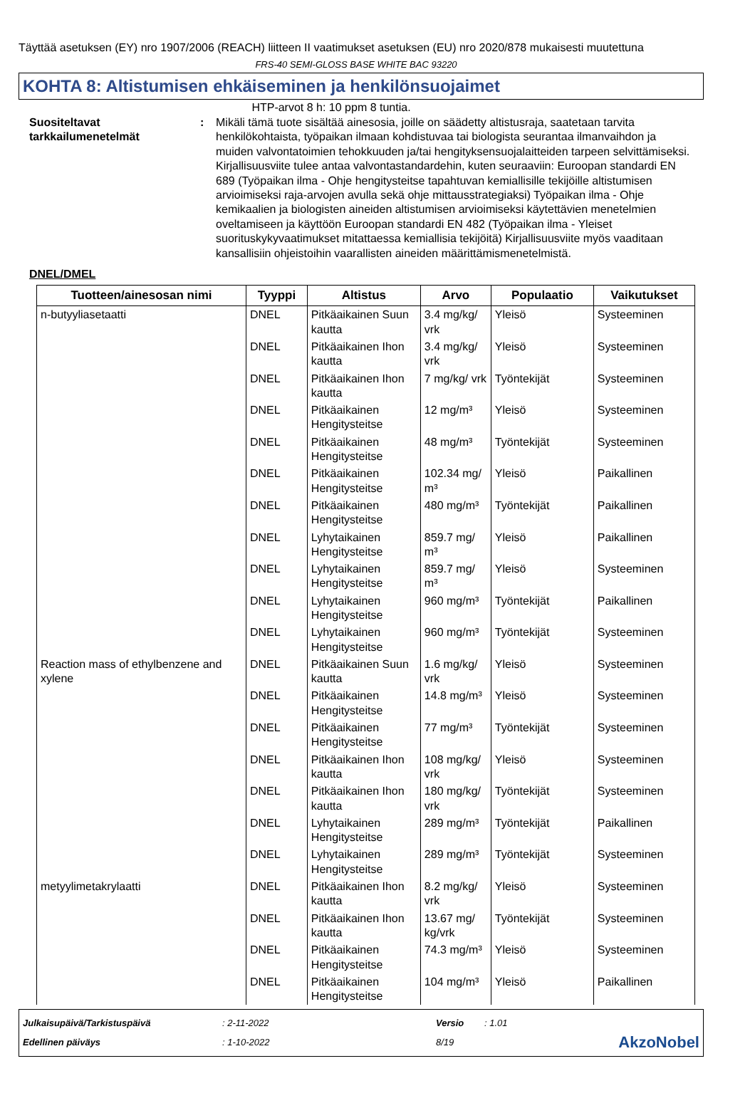Täyttää asetuksen (EY) nro 1907/2006 (REACH) liitteen II vaatimukset asetuksen (EU) nro 2020/878 mukaisesti muutettuna
FRS-40 SEMI-GLOSS BASE WHITE BAC 93220
KOHTA 8: Altistumisen ehkäiseminen ja henkilönsuojaimet
HTP-arvot 8 h: 10 ppm 8 tuntia.
Suositeltavat tarkkailumenetelmät
: Mikäli tämä tuote sisältää ainesosia, joille on säädetty altistusraja, saatetaan tarvita henkilökohtaista, työpaikan ilmaan kohdistuvaa tai biologista seurantaa ilmanvaihdon ja muiden valvontatoimien tehokkuuden ja/tai hengityksensuojalaitteiden tarpeen selvittämiseksi. Kirjallisuusviite tulee antaa valvontastandardehin, kuten seuraaviin: Euroopan standardi EN 689 (Työpaikan ilma - Ohje hengitysteitse tapahtuvan kemiallisille tekijöille altistumisen arvioimiseksi raja-arvojen avulla sekä ohje mittausstrategiaksi) Työpaikan ilma - Ohje kemikaalien ja biologisten aineiden altistumisen arvioimiseksi käytettävien menetelmien oveltamiseen ja käyttöön Euroopan standardi EN 482 (Työpaikan ilma - Yleiset suorituskykyvaatimukset mitattaessa kemiallisia tekijöitä) Kirjallisuusviite myös vaaditaan kansallisiin ohjeistoihin vaarallisten aineiden määrittämismenetelmistä.
DNEL/DMEL
| Tuotteen/ainesosan nimi | Tyyppi | Altistus | Arvo | Populaatio | Vaikutukset |
| --- | --- | --- | --- | --- | --- |
| n-butyyliasetaatti | DNEL | Pitkäaikainen Suun kautta | 3.4 mg/kg/ vrk | Yleisö | Systeeminen |
| | DNEL | Pitkäaikainen Ihon kautta | 3.4 mg/kg/ vrk | Yleisö | Systeeminen |
| | DNEL | Pitkäaikainen Ihon kautta | 7 mg/kg/ vrk | Työntekijät | Systeeminen |
| | DNEL | Pitkäaikainen Hengitysteitse | 12 mg/m³ | Yleisö | Systeeminen |
| | DNEL | Pitkäaikainen Hengitysteitse | 48 mg/m³ | Työntekijät | Systeeminen |
| | DNEL | Pitkäaikainen Hengitysteitse | 102.34 mg/ m³ | Yleisö | Paikallinen |
| | DNEL | Pitkäaikainen Hengitysteitse | 480 mg/m³ | Työntekijät | Paikallinen |
| | DNEL | Lyhytaikainen Hengitysteitse | 859.7 mg/ m³ | Yleisö | Paikallinen |
| | DNEL | Lyhytaikainen Hengitysteitse | 859.7 mg/ m³ | Yleisö | Systeeminen |
| | DNEL | Lyhytaikainen Hengitysteitse | 960 mg/m³ | Työntekijät | Paikallinen |
| | DNEL | Lyhytaikainen Hengitysteitse | 960 mg/m³ | Työntekijät | Systeeminen |
| Reaction mass of ethylbenzene and xylene | DNEL | Pitkäaikainen Suun kautta | 1.6 mg/kg/ vrk | Yleisö | Systeeminen |
| | DNEL | Pitkäaikainen Hengitysteitse | 14.8 mg/m³ | Yleisö | Systeeminen |
| | DNEL | Pitkäaikainen Hengitysteitse | 77 mg/m³ | Työntekijät | Systeeminen |
| | DNEL | Pitkäaikainen Ihon kautta | 108 mg/kg/ vrk | Yleisö | Systeeminen |
| | DNEL | Pitkäaikainen Ihon kautta | 180 mg/kg/ vrk | Työntekijät | Systeeminen |
| | DNEL | Lyhytaikainen Hengitysteitse | 289 mg/m³ | Työntekijät | Paikallinen |
| | DNEL | Lyhytaikainen Hengitysteitse | 289 mg/m³ | Työntekijät | Systeeminen |
| metyylimetakrylaatti | DNEL | Pitkäaikainen Ihon kautta | 8.2 mg/kg/ vrk | Yleisö | Systeeminen |
| | DNEL | Pitkäaikainen Ihon kautta | 13.67 mg/ kg/vrk | Työntekijät | Systeeminen |
| | DNEL | Pitkäaikainen Hengitysteitse | 74.3 mg/m³ | Yleisö | Systeeminen |
| | DNEL | Pitkäaikainen Hengitysteitse | 104 mg/m³ | Yleisö | Paikallinen |
| Julkaisupäivä/Tarkistuspäivä | : 2-11-2022 | Versio | : 1.01 | |
| Edellinen päiväys | : 1-10-2022 | 8/19 | | AkzoNobel |